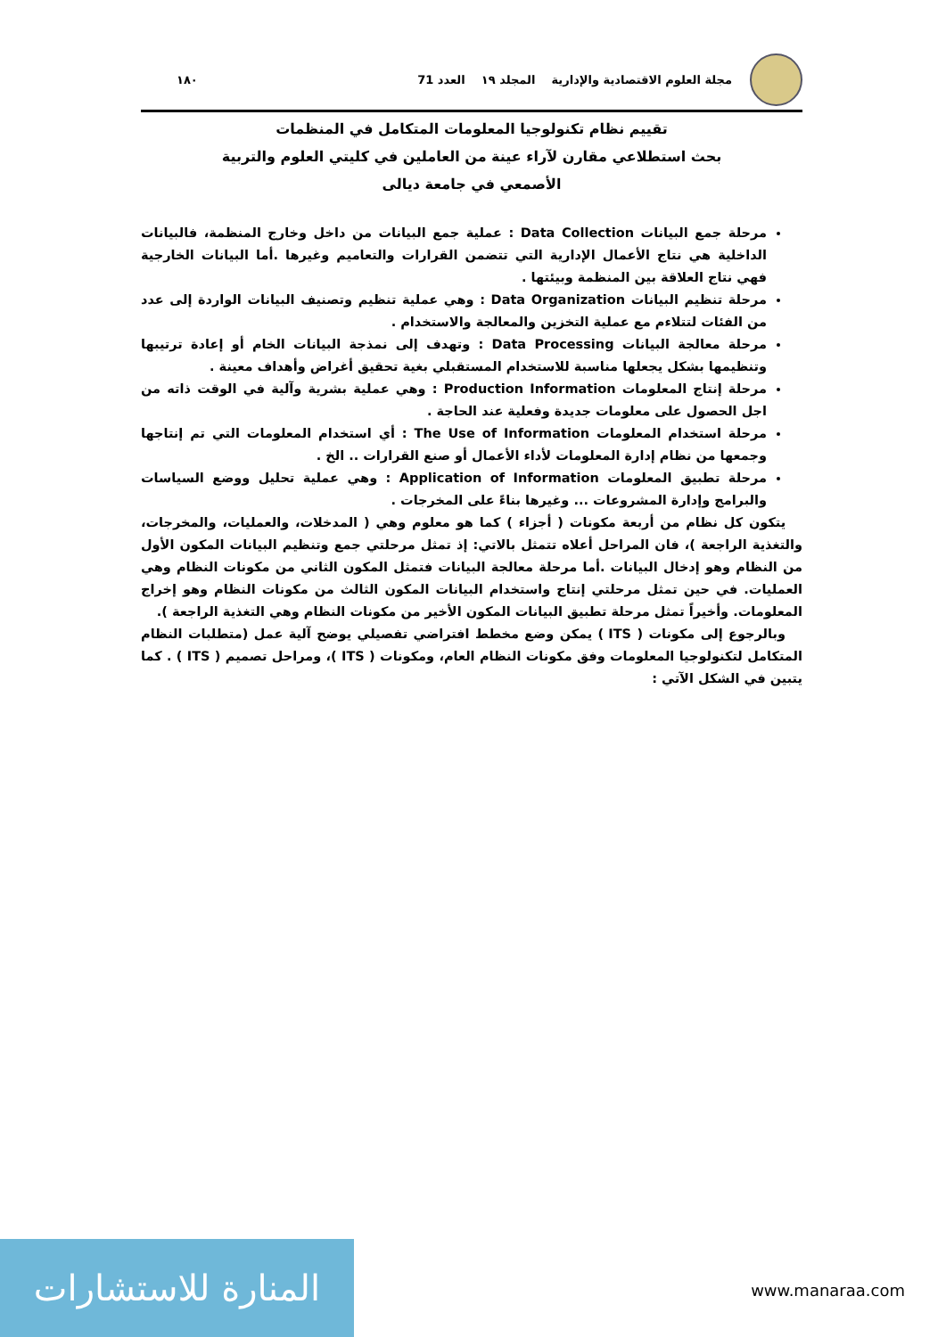مجلة العلوم الاقتصادية والإدارية المجلد ١٩ العدد 71 ١٨٠
تقييم نظام تكنولوجيا المعلومات المتكامل في المنظمات
بحث استطلاعي مقارن لآراء عينة من العاملين في كليتي العلوم والتربية
الأصمعي في جامعة ديالى
مرحلة جمع البيانات Data Collection : عملية جمع البيانات من داخل وخارج المنظمة، فالبيانات الداخلية هي نتاج الأعمال الإدارية التي تتضمن القرارات والتعاميم وغيرها .أما البيانات الخارجية فهي نتاج العلاقة بين المنظمة وبيئتها .
مرحلة تنظيم البيانات Data Organization : وهي عملية تنظيم وتصنيف البيانات الواردة إلى عدد من الفئات لتتلاءم مع عملية التخزين والمعالجة والاستخدام .
مرحلة معالجة البيانات Data Processing : وتهدف إلى نمذجة البيانات الخام أو إعادة ترتيبها وتنظيمها بشكل يجعلها مناسبة للاستخدام المستقبلي بغية تحقيق أغراض وأهداف معينة .
مرحلة إنتاج المعلومات Production Information : وهي عملية بشرية وآلية في الوقت ذاته من اجل الحصول على معلومات جديدة وفعلية عند الحاجة .
مرحلة استخدام المعلومات The Use of Information : أي استخدام المعلومات التي تم إنتاجها وجمعها من نظام إدارة المعلومات لأداء الأعمال أو صنع القرارات .. الخ .
مرحلة تطبيق المعلومات Application of Information : وهي عملية تحليل ووضع السياسات والبرامج وإدارة المشروعات ... وغيرها بناءً على المخرجات .
يتكون كل نظام من أربعة مكونات ( أجزاء ) كما هو معلوم وهي ( المدخلات، والعمليات، والمخرجات، والتغذية الراجعة )، فان المراحل أعلاه تتمثل بالاتي: إذ تمثل مرحلتي جمع وتنظيم البيانات المكون الأول من النظام وهو إدخال البيانات .أما مرحلة معالجة البيانات فتمثل المكون الثاني من مكونات النظام وهي العمليات. في حين تمثل مرحلتي إنتاج واستخدام البيانات المكون الثالث من مكونات النظام وهو إخراج المعلومات. وأخيراً تمثل مرحلة تطبيق البيانات المكون الأخير من مكونات النظام وهي التغذية الراجعة ).
وبالرجوع إلى مكونات ( ITS ) يمكن وضع مخطط افتراضي تفصيلي يوضح آلية عمل (متطلبات النظام المتكامل لتكنولوجيا المعلومات وفق مكونات النظام العام، ومكونات ( ITS )، ومراحل تصميم ( ITS ) . كما يتبين في الشكل الآتي :
المنارة للاستشارات
www.manaraa.com